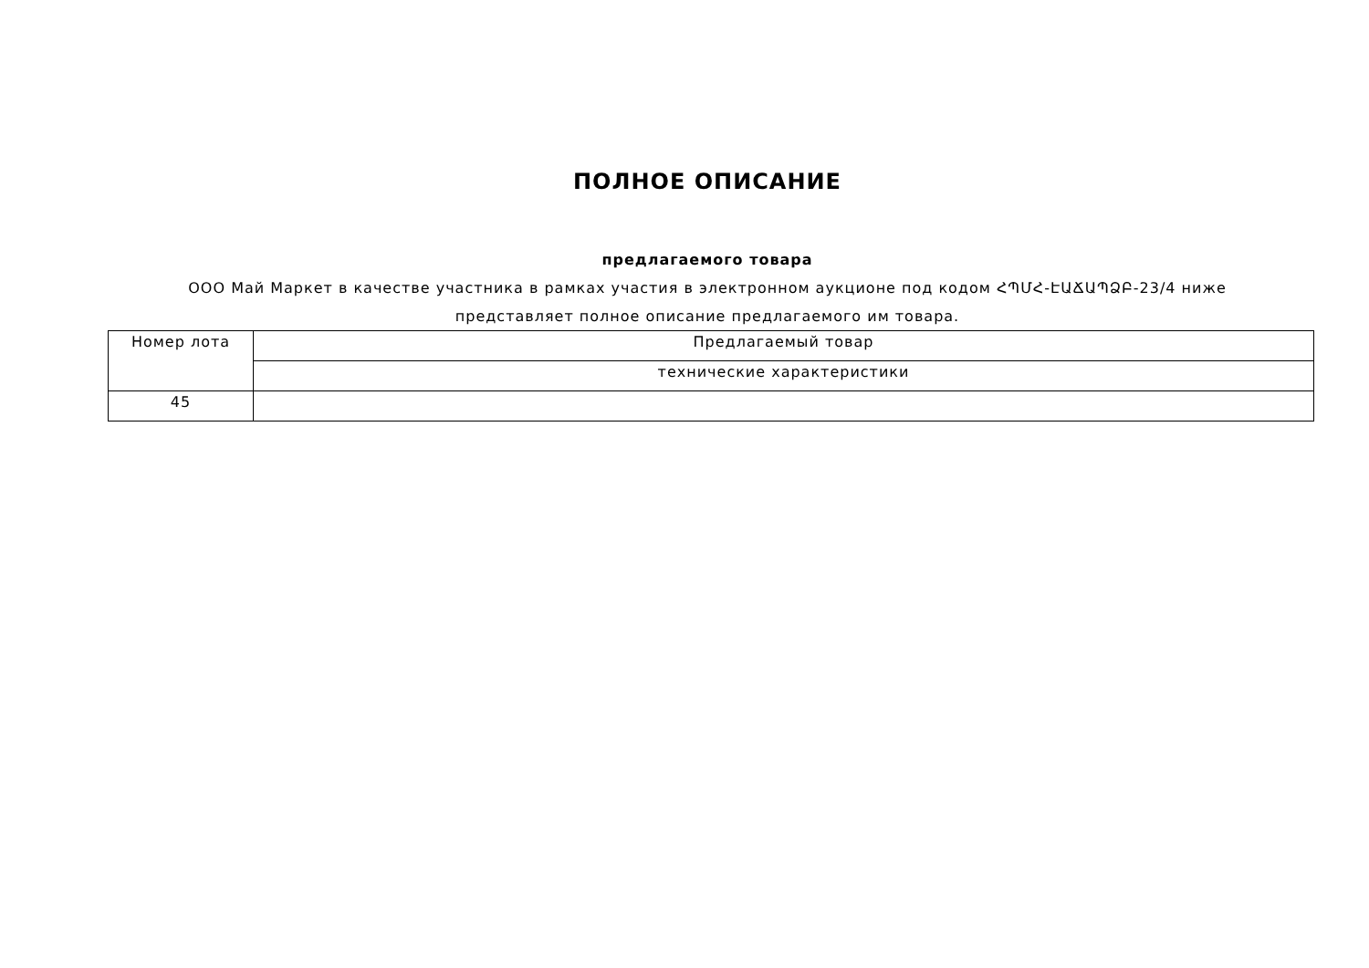ПОЛНОЕ ОПИСАНИЕ
предлагаемого товара
ООО Май Маркет в качестве участника в рамках участия в электронном аукционе под кодом ՀՊՄՀ-ԷԱՃԱՊՁԲ-23/4 ниже представляет полное описание предлагаемого им товара.
| Номер лота | Предлагаемый товар |
| | технические характеристики |
| 45 | |